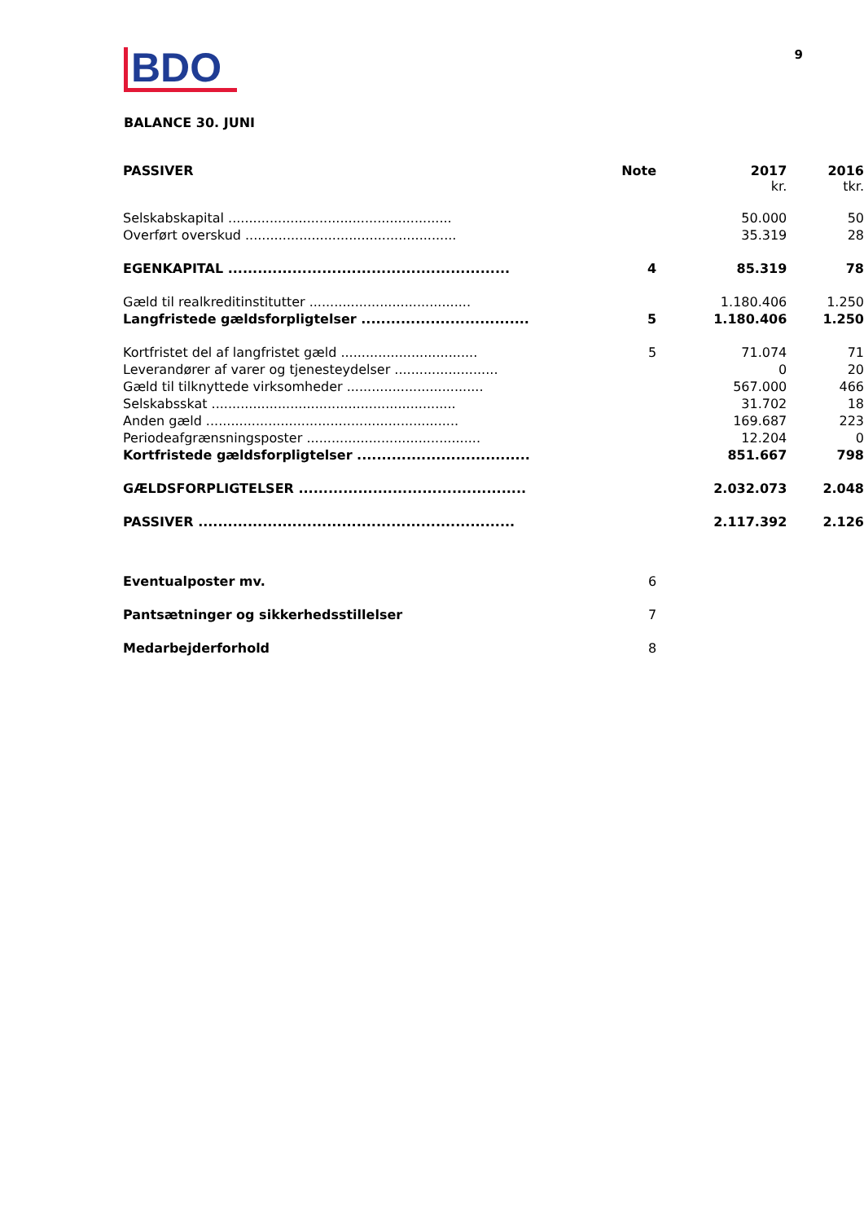BDO
9
BALANCE 30. JUNI
| PASSIVER | Note | 2017 kr. | 2016 tkr. |
| --- | --- | --- | --- |
| Selskabskapital ...................................................... | | 50.000 | 50 |
| Overført overskud ................................................... | | 35.319 | 28 |
| EGENKAPITAL ......................................................... | 4 | 85.319 | 78 |
| Gæld til realkreditinstitutter ....................................... | | 1.180.406 | 1.250 |
| Langfristede gældsforpligtelser .................................. | 5 | 1.180.406 | 1.250 |
| Kortfristet del af langfristet gæld ................................. | 5 | 71.074 | 71 |
| Leverandører af varer og tjenesteydelser ......................... | | 0 | 20 |
| Gæld til tilknyttede virksomheder ................................. | | 567.000 | 466 |
| Selskabsskat ........................................................... | | 31.702 | 18 |
| Anden gæld ............................................................. | | 169.687 | 223 |
| Periodeafgrænsningsposter .......................................... | | 12.204 | 0 |
| Kortfristede gældsforpligtelser ................................... | | 851.667 | 798 |
| GÆLDSFORPLIGTELSER .............................................. | | 2.032.073 | 2.048 |
| PASSIVER ................................................................ | | 2.117.392 | 2.126 |
| Eventualposter mv. | 6 | | |
| Pantsætninger og sikkerhedsstillelser | 7 | | |
| Medarbejderforhold | 8 | | |